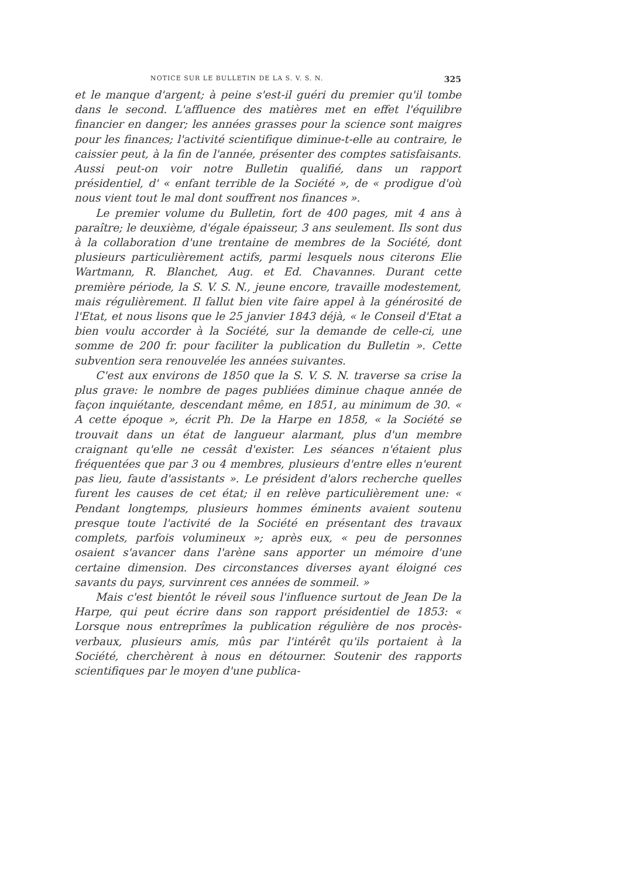NOTICE SUR LE BULLETIN DE LA S. V. S. N. 325
et le manque d'argent; à peine s'est-il guéri du premier qu'il tombe dans le second. L'affluence des matières met en effet l'équilibre financier en danger; les années grasses pour la science sont maigres pour les finances; l'activité scientifique diminue-t-elle au contraire, le caissier peut, à la fin de l'année, présenter des comptes satisfaisants. Aussi peut-on voir notre Bulletin qualifié, dans un rapport présidentiel, d' « enfant terrible de la Société », de « prodigue d'où nous vient tout le mal dont souffrent nos finances ».
Le premier volume du Bulletin, fort de 400 pages, mit 4 ans à paraître; le deuxième, d'égale épaisseur, 3 ans seulement. Ils sont dus à la collaboration d'une trentaine de membres de la Société, dont plusieurs particulièrement actifs, parmi lesquels nous citerons Elie Wartmann, R. Blanchet, Aug. et Ed. Chavannes. Durant cette première période, la S. V. S. N., jeune encore, travaille modestement, mais régulièrement. Il fallut bien vite faire appel à la générosité de l'Etat, et nous lisons que le 25 janvier 1843 déjà, « le Conseil d'Etat a bien voulu accorder à la Société, sur la demande de celle-ci, une somme de 200 fr. pour faciliter la publication du Bulletin ». Cette subvention sera renouvelée les années suivantes.
C'est aux environs de 1850 que la S. V. S. N. traverse sa crise la plus grave: le nombre de pages publiées diminue chaque année de façon inquiétante, descendant même, en 1851, au minimum de 30. « A cette époque », écrit Ph. De la Harpe en 1858, « la Société se trouvait dans un état de langueur alarmant, plus d'un membre craignant qu'elle ne cessât d'exister. Les séances n'étaient plus fréquentées que par 3 ou 4 membres, plusieurs d'entre elles n'eurent pas lieu, faute d'assistants ». Le président d'alors recherche quelles furent les causes de cet état; il en relève particulièrement une: « Pendant longtemps, plusieurs hommes éminents avaient soutenu presque toute l'activité de la Société en présentant des travaux complets, parfois volumineux »; après eux, « peu de personnes osaient s'avancer dans l'arène sans apporter un mémoire d'une certaine dimension. Des circonstances diverses ayant éloigné ces savants du pays, survinrent ces années de sommeil. »
Mais c'est bientôt le réveil sous l'influence surtout de Jean De la Harpe, qui peut écrire dans son rapport présidentiel de 1853: « Lorsque nous entreprîmes la publication régulière de nos procès-verbaux, plusieurs amis, mûs par l'intérêt qu'ils portaient à la Société, cherchèrent à nous en détourner. Soutenir des rapports scientifiques par le moyen d'une publica-